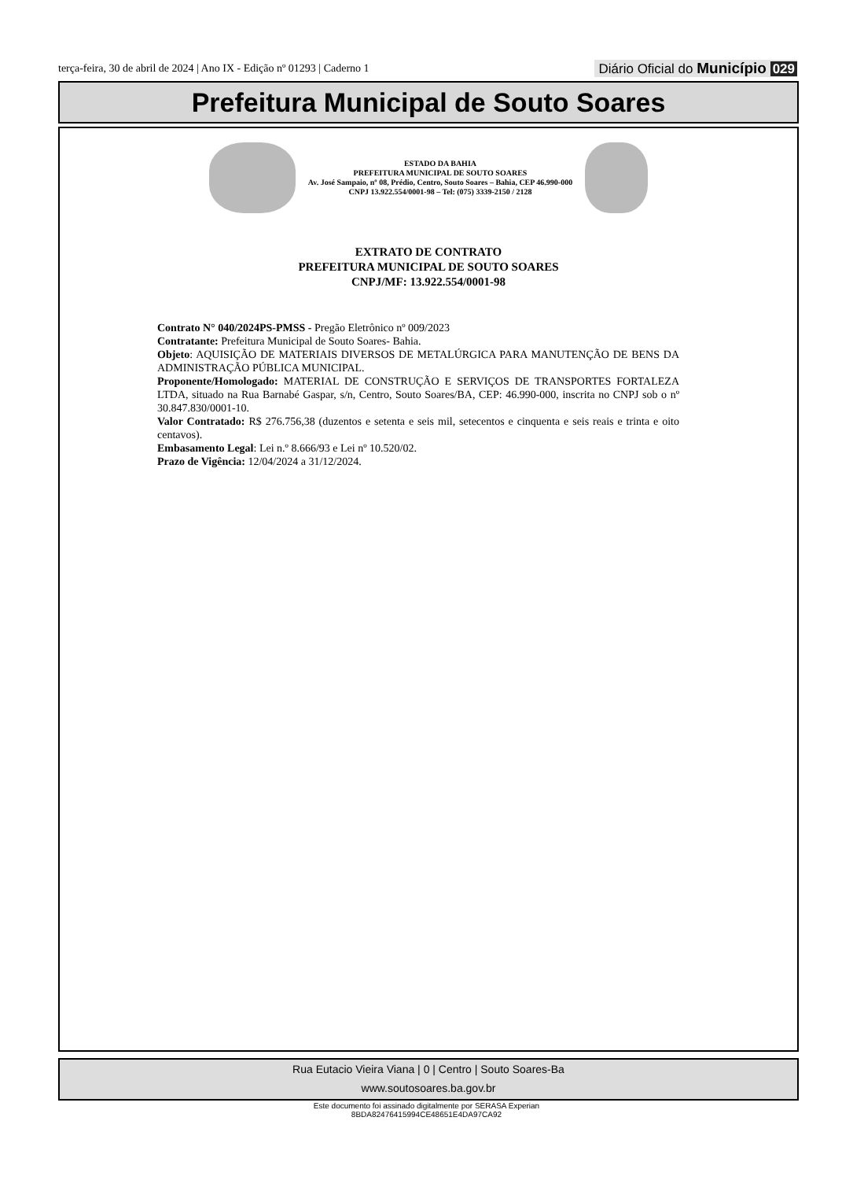terça-feira, 30 de abril de 2024 | Ano IX - Edição nº 01293 | Caderno 1 Diário Oficial do Município 029
Prefeitura Municipal de Souto Soares
ESTADO DA BAHIA
PREFEITURA MUNICIPAL DE SOUTO SOARES
Av. José Sampaio, nº 08, Prédio, Centro, Souto Soares – Bahia, CEP 46.990-000
CNPJ 13.922.554/0001-98 – Tel: (075) 3339-2150 / 2128
EXTRATO DE CONTRATO
PREFEITURA MUNICIPAL DE SOUTO SOARES
CNPJ/MF: 13.922.554/0001-98
Contrato N° 040/2024PS-PMSS - Pregão Eletrônico nº 009/2023
Contratante: Prefeitura Municipal de Souto Soares- Bahia.
Objeto: AQUISIÇÃO DE MATERIAIS DIVERSOS DE METALÚRGICA PARA MANUTENÇÃO DE BENS DA ADMINISTRAÇÃO PÚBLICA MUNICIPAL.
Proponente/Homologado: MATERIAL DE CONSTRUÇÃO E SERVIÇOS DE TRANSPORTES FORTALEZA LTDA, situado na Rua Barnabé Gaspar, s/n, Centro, Souto Soares/BA, CEP: 46.990-000, inscrita no CNPJ sob o nº 30.847.830/0001-10.
Valor Contratado: R$ 276.756,38 (duzentos e setenta e seis mil, setecentos e cinquenta e seis reais e trinta e oito centavos).
Embasamento Legal: Lei n.º 8.666/93 e Lei nº 10.520/02.
Prazo de Vigência: 12/04/2024 a 31/12/2024.
Rua Eutacio Vieira Viana | 0 | Centro | Souto Soares-Ba
www.soutosoares.ba.gov.br
Este documento foi assinado digitalmente por SERASA Experian
8BDA82476415994CE48651E4DA97CA92